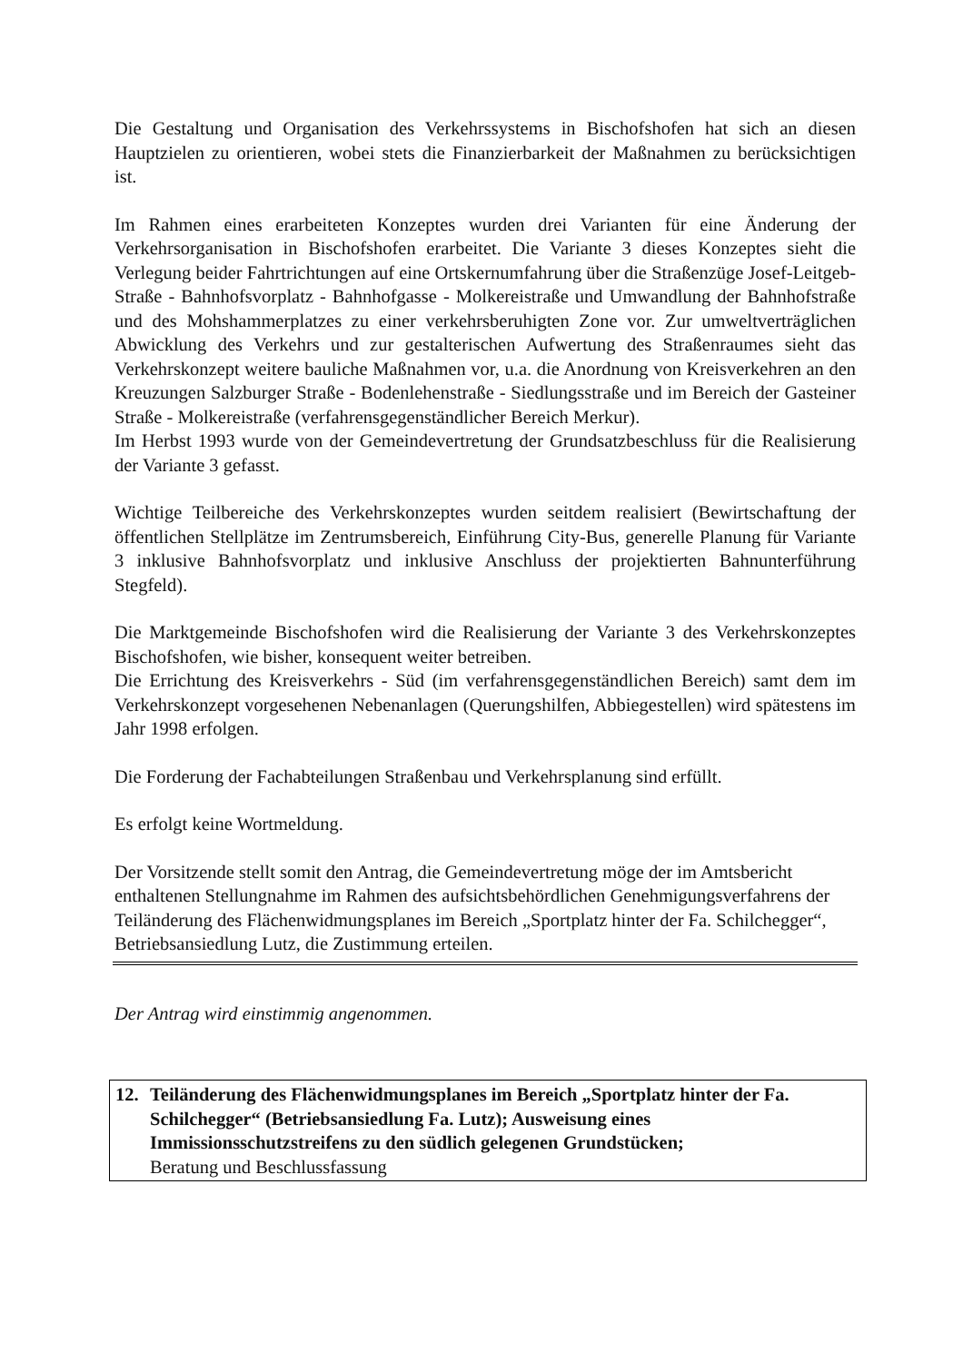Die Gestaltung und Organisation des Verkehrssystems in Bischofshofen hat sich an diesen Hauptzielen zu orientieren, wobei stets die Finanzierbarkeit der Maßnahmen zu berücksichtigen ist.
Im Rahmen eines erarbeiteten Konzeptes wurden drei Varianten für eine Änderung der Verkehrsorganisation in Bischofshofen erarbeitet. Die Variante 3 dieses Konzeptes sieht die Verlegung beider Fahrtrichtungen auf eine Ortskernumfahrung über die Straßenzüge Josef-Leitgeb-Straße - Bahnhofsvorplatz - Bahnhofgasse - Molkereistraße und Umwandlung der Bahnhofstraße und des Mohshammerplatzes zu einer verkehrsberuhigten Zone vor. Zur umweltverträglichen Abwicklung des Verkehrs und zur gestalterischen Aufwertung des Straßenraumes sieht das Verkehrskonzept weitere bauliche Maßnahmen vor, u.a. die Anordnung von Kreisverkehren an den Kreuzungen Salzburger Straße - Bodenlehenstraße - Siedlungsstraße und im Bereich der Gasteiner Straße - Molkereistraße (verfahrensgegenständlicher Bereich Merkur).
Im Herbst 1993 wurde von der Gemeindevertretung der Grundsatzbeschluss für die Realisierung der Variante 3 gefasst.
Wichtige Teilbereiche des Verkehrskonzeptes wurden seitdem realisiert (Bewirtschaftung der öffentlichen Stellplätze im Zentrumsbereich, Einführung City-Bus, generelle Planung für Variante 3 inklusive Bahnhofsvorplatz und inklusive Anschluss der projektierten Bahnunterführung Stegfeld).
Die Marktgemeinde Bischofshofen wird die Realisierung der Variante 3 des Verkehrskonzeptes Bischofshofen, wie bisher, konsequent weiter betreiben.
Die Errichtung des Kreisverkehrs - Süd (im verfahrensgegenständlichen Bereich) samt dem im Verkehrskonzept vorgesehenen Nebenanlagen (Querungshilfen, Abbiegestellen) wird spätestens im Jahr 1998 erfolgen.
Die Forderung der Fachabteilungen Straßenbau und Verkehrsplanung sind erfüllt.
Es erfolgt keine Wortmeldung.
Der Vorsitzende stellt somit den Antrag, die Gemeindevertretung möge der im Amtsbericht enthaltenen Stellungnahme im Rahmen des aufsichtsbehördlichen Genehmigungsverfahrens der Teiländerung des Flächenwidmungsplanes im Bereich „Sportplatz hinter der Fa. Schilchegger“, Betriebsansiedlung Lutz, die Zustimmung erteilen.
Der Antrag wird einstimmig angenommen.
12. Teiländerung des Flächenwidmungsplanes im Bereich „Sportplatz hinter der Fa. Schilchegger“ (Betriebsansiedlung Fa. Lutz); Ausweisung eines Immissionsschutzstreifens zu den südlich gelegenen Grundstücken;
Beratung und Beschlussfassung